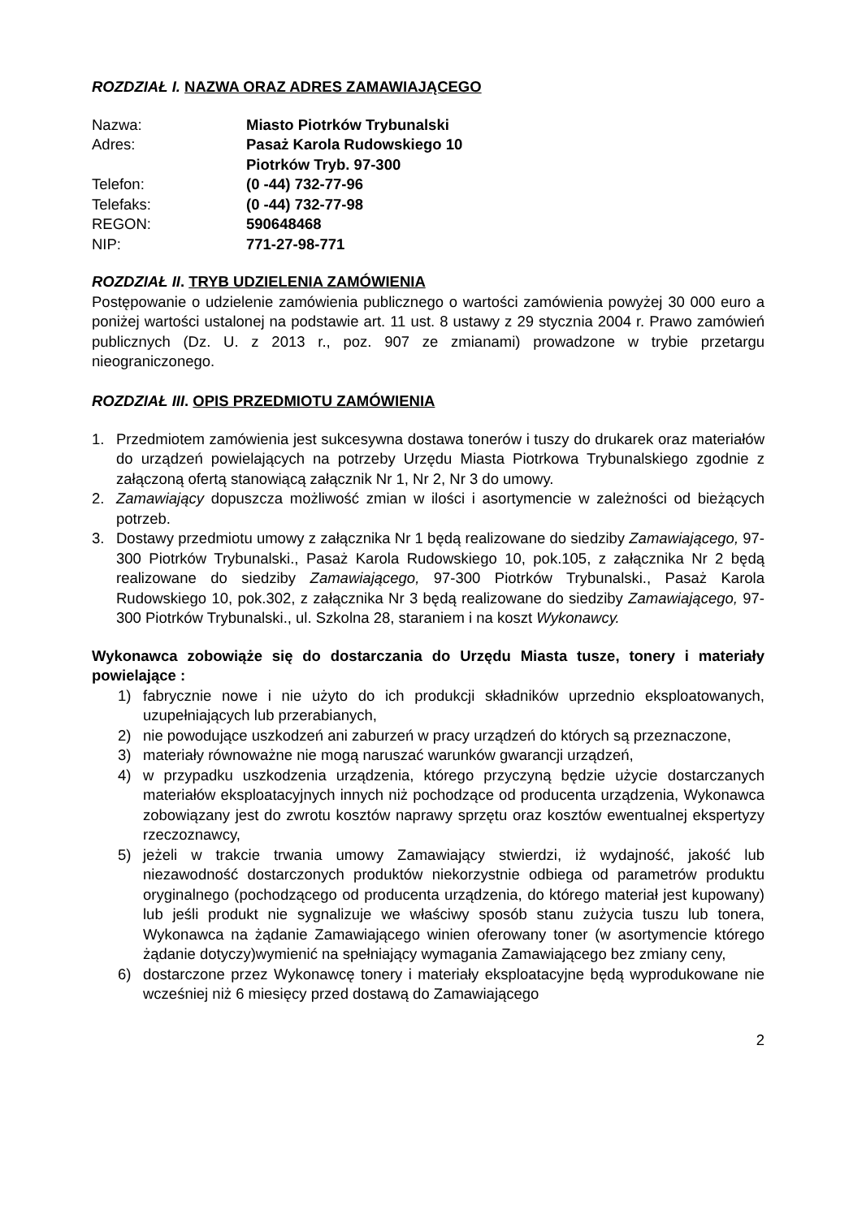ROZDZIAŁ I. NAZWA ORAZ ADRES ZAMAWIAJĄCEGO
| Nazwa: | Miasto Piotrków Trybunalski |
| Adres: | Pasaż Karola Rudowskiego 10 Piotrków Tryb. 97-300 |
| Telefon: | (0 -44) 732-77-96 |
| Telefaks: | (0 -44) 732-77-98 |
| REGON: | 590648468 |
| NIP: | 771-27-98-771 |
ROZDZIAŁ II. TRYB UDZIELENIA ZAMÓWIENIA
Postępowanie o udzielenie zamówienia publicznego o wartości zamówienia powyżej 30 000 euro a poniżej wartości ustalonej na podstawie art. 11 ust. 8 ustawy z 29 stycznia 2004 r. Prawo zamówień publicznych (Dz. U. z 2013 r., poz. 907 ze zmianami) prowadzone w trybie przetargu nieograniczonego.
ROZDZIAŁ III. OPIS PRZEDMIOTU ZAMÓWIENIA
1. Przedmiotem zamówienia jest sukcesywna dostawa tonerów i tuszy do drukarek oraz materiałów do urządzeń powielających na potrzeby Urzędu Miasta Piotrkowa Trybunalskiego zgodnie z załączoną ofertą stanowiącą załącznik Nr 1, Nr 2, Nr 3 do umowy.
2. Zamawiający dopuszcza możliwość zmian w ilości i asortymencie w zależności od bieżących potrzeb.
3. Dostawy przedmiotu umowy z załącznika Nr 1 będą realizowane do siedziby Zamawiającego, 97-300 Piotrków Trybunalski., Pasaż Karola Rudowskiego 10, pok.105, z załącznika Nr 2 będą realizowane do siedziby Zamawiającego, 97-300 Piotrków Trybunalski., Pasaż Karola Rudowskiego 10, pok.302, z załącznika Nr 3 będą realizowane do siedziby Zamawiającego, 97-300 Piotrków Trybunalski., ul. Szkolna 28, staraniem i na koszt Wykonawcy.
Wykonawca zobowiąże się do dostarczania do Urzędu Miasta tusze, tonery i materiały powielające :
1) fabrycznie nowe i nie użyto do ich produkcji składników uprzednio eksploatowanych, uzupełniających lub przerabianych,
2) nie powodujące uszkodzeń ani zaburzeń w pracy urządzeń do których są przeznaczone,
3) materiały równoważne nie mogą naruszać warunków gwarancji urządzeń,
4) w przypadku uszkodzenia urządzenia, którego przyczyną będzie użycie dostarczanych materiałów eksploatacyjnych innych niż pochodzące od producenta urządzenia, Wykonawca zobowiązany jest do zwrotu kosztów naprawy sprzętu oraz kosztów ewentualnej ekspertyzy rzeczoznawcy,
5) jeżeli w trakcie trwania umowy Zamawiający stwierdzi, iż wydajność, jakość lub niezawodność dostarczonych produktów niekorzystnie odbiega od parametrów produktu oryginalnego (pochodzącego od producenta urządzenia, do którego materiał jest kupowany) lub jeśli produkt nie sygnalizuje we właściwy sposób stanu zużycia tuszu lub tonera, Wykonawca na żądanie Zamawiającego winien oferowany toner (w asortymencie którego żądanie dotyczy)wymienić na spełniający wymagania Zamawiającego bez zmiany ceny,
6) dostarczone przez Wykonawcę tonery i materiały eksploatacyjne będą wyprodukowane nie wcześniej niż 6 miesięcy przed dostawą do Zamawiającego
2